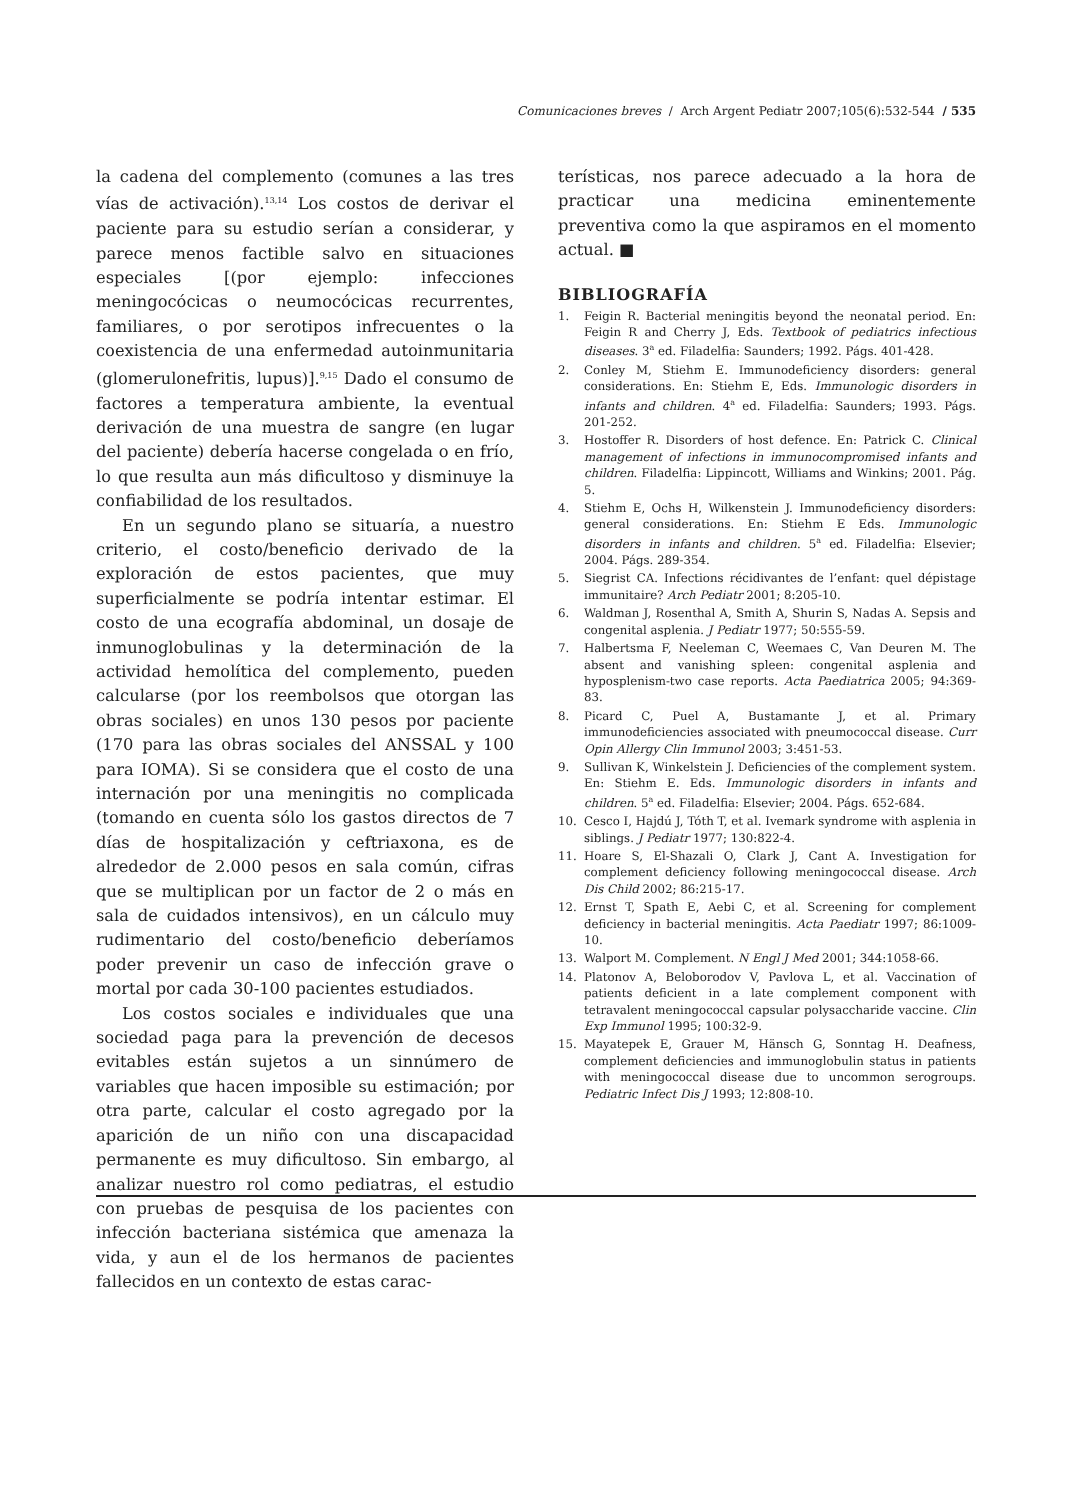Comunicaciones breves / Arch Argent Pediatr 2007;105(6):532-544 / 535
la cadena del complemento (comunes a las tres vías de activación).<sup>13,14</sup> Los costos de derivar el paciente para su estudio serían a considerar, y parece menos factible salvo en situaciones especiales [(por ejemplo: infecciones meningocócicas o neumocócicas recurrentes, familiares, o por serotipos infrecuentes o la coexistencia de una enfermedad autoinmunitaria (glomerulonefritis, lupus)].<sup>9,15</sup> Dado el consumo de factores a temperatura ambiente, la eventual derivación de una muestra de sangre (en lugar del paciente) debería hacerse congelada o en frío, lo que resulta aun más dificultoso y disminuye la confiabilidad de los resultados.
En un segundo plano se situaría, a nuestro criterio, el costo/beneficio derivado de la exploración de estos pacientes, que muy superficialmente se podría intentar estimar. El costo de una ecografía abdominal, un dosaje de inmunoglobulinas y la determinación de la actividad hemolítica del complemento, pueden calcularse (por los reembolsos que otorgan las obras sociales) en unos 130 pesos por paciente (170 para las obras sociales del ANSSAL y 100 para IOMA). Si se considera que el costo de una internación por una meningitis no complicada (tomando en cuenta sólo los gastos directos de 7 días de hospitalización y ceftriaxona, es de alrededor de 2.000 pesos en sala común, cifras que se multiplican por un factor de 2 o más en sala de cuidados intensivos), en un cálculo muy rudimentario del costo/beneficio deberíamos poder prevenir un caso de infección grave o mortal por cada 30-100 pacientes estudiados.
Los costos sociales e individuales que una sociedad paga para la prevención de decesos evitables están sujetos a un sinnúmero de variables que hacen imposible su estimación; por otra parte, calcular el costo agregado por la aparición de un niño con una discapacidad permanente es muy dificultoso. Sin embargo, al analizar nuestro rol como pediatras, el estudio con pruebas de pesquisa de los pacientes con infección bacteriana sistémica que amenaza la vida, y aun el de los hermanos de pacientes fallecidos en un contexto de estas carac-
terísticas, nos parece adecuado a la hora de practicar una medicina eminentemente preventiva como la que aspiramos en el momento actual. ■
BIBLIOGRAFÍA
1. Feigin R. Bacterial meningitis beyond the neonatal period. En: Feigin R and Cherry J, Eds. Textbook of pediatrics infectious diseases. 3<sup>a</sup> ed. Filadelfia: Saunders; 1992. Págs. 401-428.
2. Conley M, Stiehm E. Immunodeficiency disorders: general considerations. En: Stiehm E, Eds. Immunologic disorders in infants and children. 4<sup>a</sup> ed. Filadelfia: Saunders; 1993. Págs. 201-252.
3. Hostoffer R. Disorders of host defence. En: Patrick C. Clinical management of infections in immunocompromised infants and children. Filadelfia: Lippincott, Williams and Winkins; 2001. Pág. 5.
4. Stiehm E, Ochs H, Wilkenstein J. Immunodeficiency disorders: general considerations. En: Stiehm E Eds. Immunologic disorders in infants and children. 5<sup>a</sup> ed. Filadelfia: Elsevier; 2004. Págs. 289-354.
5. Siegrist CA. Infections récidivantes de l’enfant: quel dépistage immunitaire? Arch Pediatr 2001; 8:205-10.
6. Waldman J, Rosenthal A, Smith A, Shurin S, Nadas A. Sepsis and congenital asplenia. J Pediatr 1977; 50:555-59.
7. Halbertsma F, Neeleman C, Weemaes C, Van Deuren M. The absent and vanishing spleen: congenital asplenia and hyposplenism-two case reports. Acta Paediatrica 2005; 94:369-83.
8. Picard C, Puel A, Bustamante J, et al. Primary immunodeficiencies associated with pneumococcal disease. Curr Opin Allergy Clin Immunol 2003; 3:451-53.
9. Sullivan K, Winkelstein J. Deficiencies of the complement system. En: Stiehm E. Eds. Immunologic disorders in infants and children. 5<sup>a</sup> ed. Filadelfia: Elsevier; 2004. Págs. 652-684.
10. Cesco I, Hajdú J, Tóth T, et al. Ivemark syndrome with asplenia in siblings. J Pediatr 1977; 130:822-4.
11. Hoare S, El-Shazali O, Clark J, Cant A. Investigation for complement deficiency following meningococcal disease. Arch Dis Child 2002; 86:215-17.
12. Ernst T, Spath E, Aebi C, et al. Screening for complement deficiency in bacterial meningitis. Acta Paediatr 1997; 86:1009-10.
13. Walport M. Complement. N Engl J Med 2001; 344:1058-66.
14. Platonov A, Beloborodov V, Pavlova L, et al. Vaccination of patients deficient in a late complement component with tetravalent meningococcal capsular polysaccharide vaccine. Clin Exp Immunol 1995; 100:32-9.
15. Mayatepek E, Grauer M, Hänsch G, Sonntag H. Deafness, complement deficiencies and immunoglobulin status in patients with meningococcal disease due to uncommon serogroups. Pediatric Infect Dis J 1993; 12:808-10.